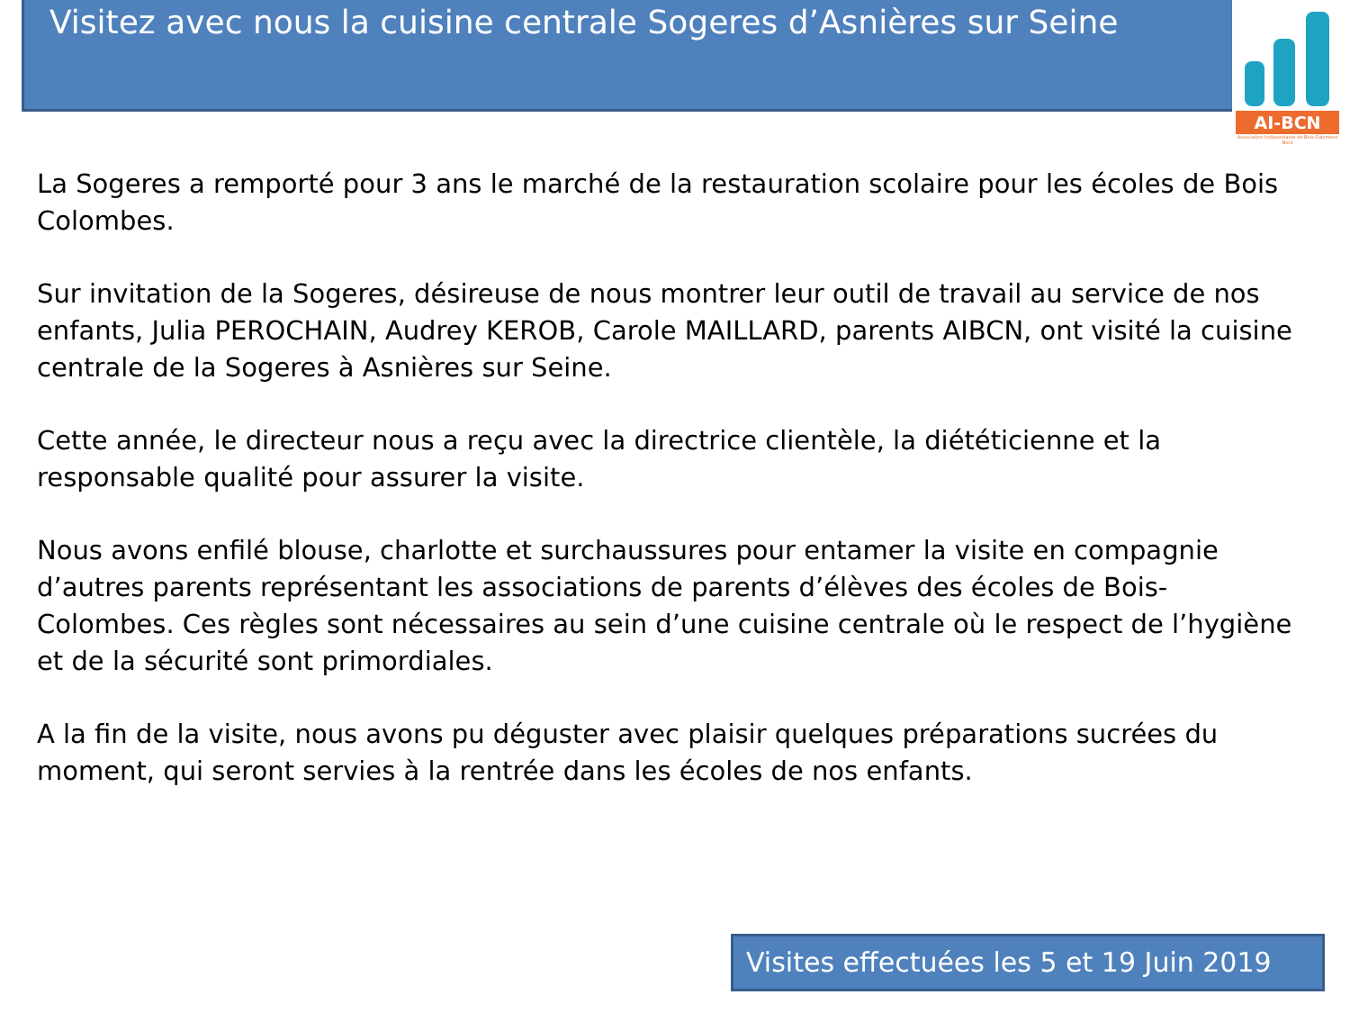Visitez avec nous la cuisine centrale Sogeres d’Asnières sur Seine
AI-BCN
Association Indépendante de Bois-Colombes Nord
La Sogeres a remporté pour 3 ans le marché de la restauration scolaire pour les écoles de Bois Colombes.
Sur invitation de la Sogeres, désireuse de nous montrer leur outil de travail au service de nos enfants, Julia PEROCHAIN, Audrey KEROB, Carole MAILLARD, parents AIBCN, ont visité la cuisine centrale de la Sogeres à Asnières sur Seine.
Cette année, le directeur nous a reçu avec la directrice clientèle, la diététicienne et la responsable qualité pour assurer la visite.
Nous avons enfilé blouse, charlotte et surchaussures pour entamer la visite en compagnie d’autres parents représentant les associations de parents d’élèves des écoles de Bois-Colombes. Ces règles sont nécessaires au sein d’une cuisine centrale où le respect de l’hygiène et de la sécurité sont primordiales.
A la fin de la visite, nous avons pu déguster avec plaisir quelques préparations sucrées du moment, qui seront servies à la rentrée dans les écoles de nos enfants.
Visites effectuées les 5 et 19 Juin 2019